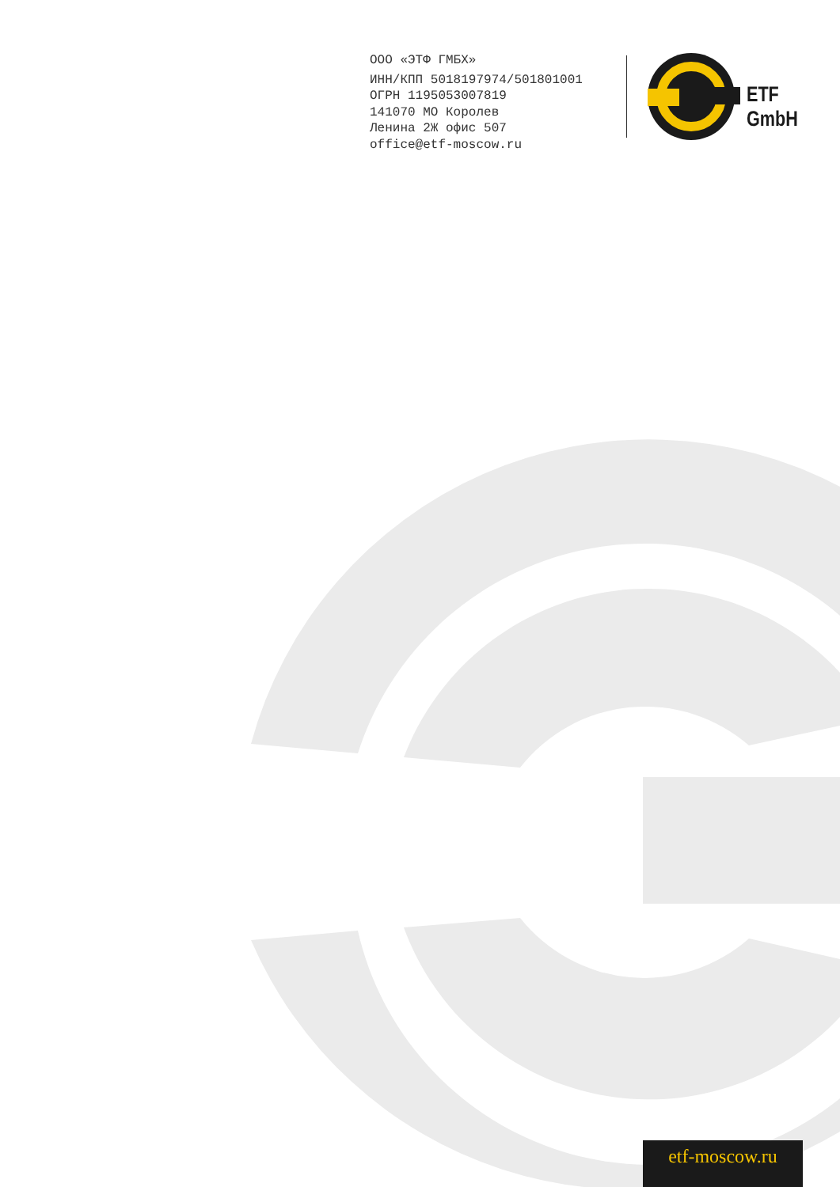ООО «ЭТФ ГМБХ»
ИНН/КПП 5018197974/501801001
ОГРН 1195053007819
141070 МО Королев
Ленина 2Ж офис 507
office@etf-moscow.ru
ETF GmbH
etf-moscow.ru